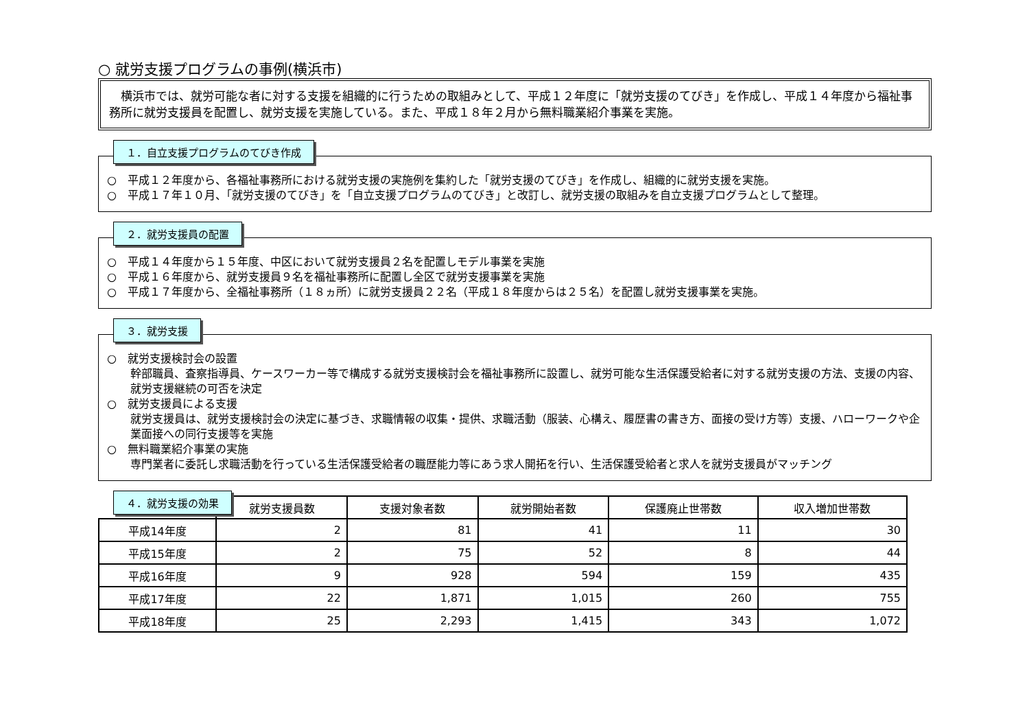○ 就労支援プログラムの事例(横浜市)
　横浜市では、就労可能な者に対する支援を組織的に行うための取組みとして、平成１２年度に「就労支援のてびき」を作成し、平成１４年度から福祉事務所に就労支援員を配置し、就労支援を実施している。また、平成１８年２月から無料職業紹介事業を実施。
１．自立支援プログラムのてびき作成
○　平成１２年度から、各福祉事務所における就労支援の実施例を集約した「就労支援のてびき」を作成し、組織的に就労支援を実施。
○　平成１７年１０月、「就労支援のてびき」を「自立支援プログラムのてびき」と改訂し、就労支援の取組みを自立支援プログラムとして整理。
２．就労支援員の配置
○　平成１４年度から１５年度、中区において就労支援員２名を配置しモデル事業を実施
○　平成１６年度から、就労支援員９名を福祉事務所に配置し全区で就労支援事業を実施
○　平成１７年度から、全福祉事務所（１８ヵ所）に就労支援員２２名（平成１８年度からは２５名）を配置し就労支援事業を実施。
３．就労支援
○　就労支援検討会の設置
幹部職員、査察指導員、ケースワーカー等で構成する就労支援検討会を福祉事務所に設置し、就労可能な生活保護受給者に対する就労支援の方法、支援の内容、就労支援継続の可否を決定
○　就労支援員による支援
就労支援員は、就労支援検討会の決定に基づき、求職情報の収集・提供、求職活動（服装、心構え、履歴書の書き方、面接の受け方等）支援、ハローワークや企業面接への同行支援等を実施
○　無料職業紹介事業の実施
専門業者に委託し求職活動を行っている生活保護受給者の職歴能力等にあう求人開拓を行い、生活保護受給者と求人を就労支援員がマッチング
４．就労支援の効果
| | 就労支援員数 | 支援対象者数 | 就労開始者数 | 保護廃止世帯数 | 収入増加世帯数 |
| --- | --- | --- | --- | --- | --- |
| 平成14年度 | 2 | 81 | 41 | 11 | 30 |
| 平成15年度 | 2 | 75 | 52 | 8 | 44 |
| 平成16年度 | 9 | 928 | 594 | 159 | 435 |
| 平成17年度 | 22 | 1,871 | 1,015 | 260 | 755 |
| 平成18年度 | 25 | 2,293 | 1,415 | 343 | 1,072 |